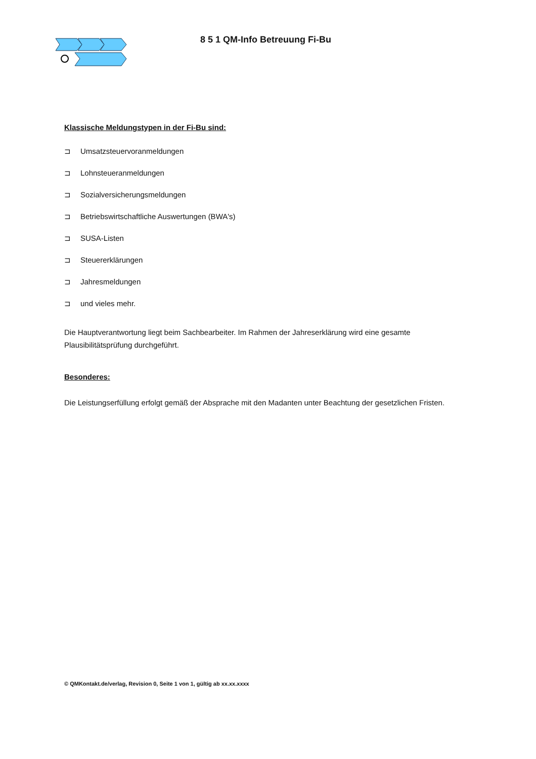8 5 1 QM-Info Betreuung Fi-Bu
Klassische Meldungstypen in der Fi-Bu sind:
⊐ Umsatzsteuervoranmeldungen
⊐ Lohnsteueranmeldungen
⊐ Sozialversicherungsmeldungen
⊐ Betriebswirtschaftliche Auswertungen (BWA's)
⊐ SUSA-Listen
⊐ Steuererklärungen
⊐ Jahresmeldungen
⊐ und vieles mehr.
Die Hauptverantwortung liegt beim Sachbearbeiter. Im Rahmen der Jahreserklärung wird eine gesamte Plausibilitätsprüfung durchgeführt.
Besonderes:
Die Leistungserfüllung erfolgt gemäß der Absprache mit den Madanten unter Beachtung der gesetzlichen Fristen.
© QMKontakt.de/verlag, Revision 0, Seite 1 von 1, gültig ab xx.xx.xxxx